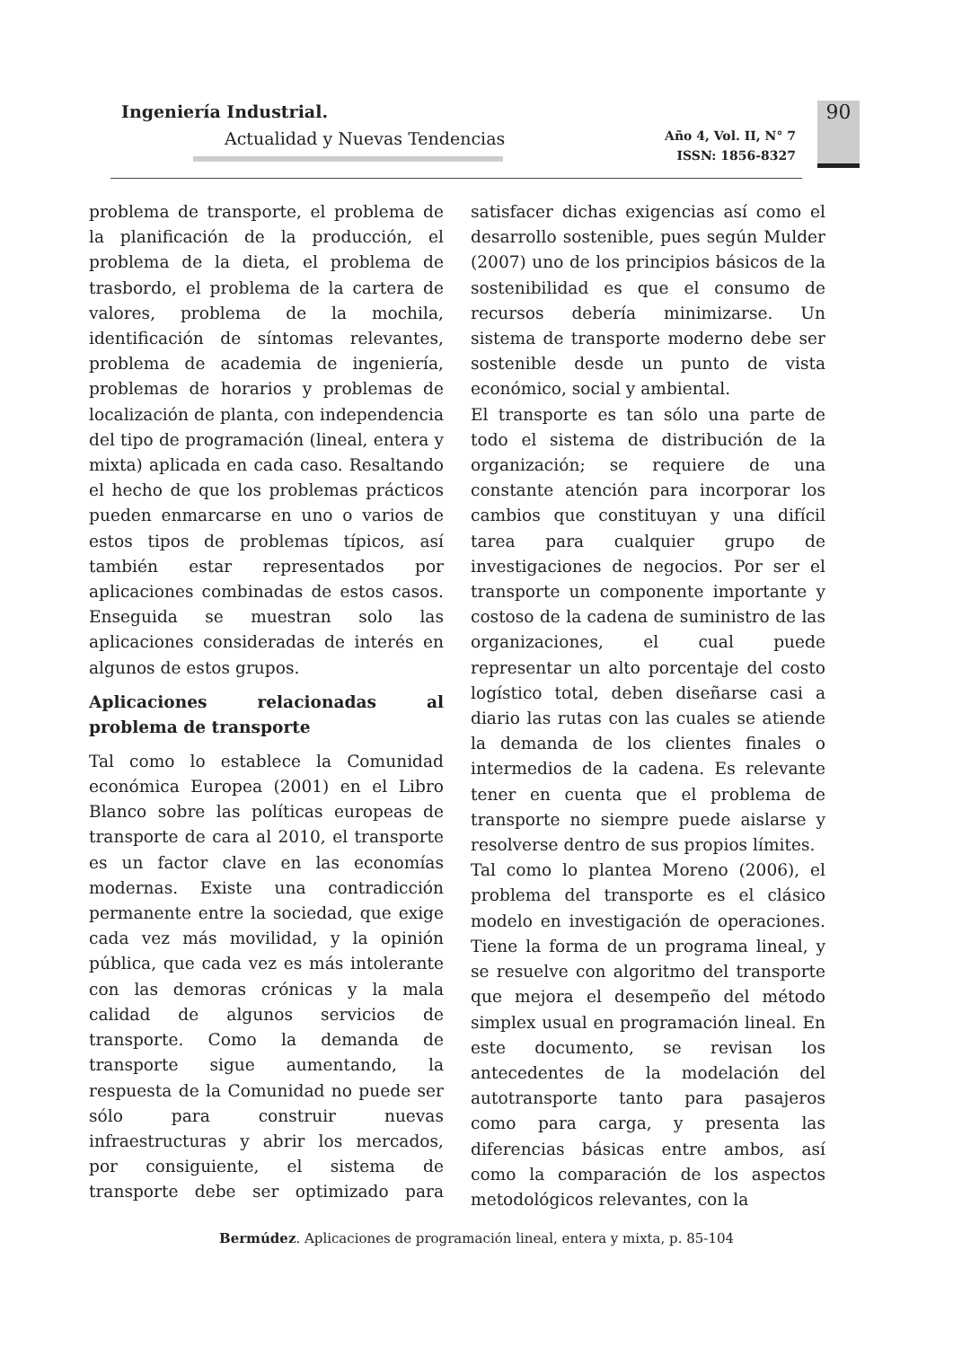Ingeniería Industrial.
Actualidad y Nuevas Tendencias
Año 4, Vol. II, N° 7
ISSN: 1856-8327
90
problema de transporte, el problema de la planificación de la producción, el problema de la dieta, el problema de trasbordo, el problema de la cartera de valores, problema de la mochila, identificación de síntomas relevantes, problema de academia de ingeniería, problemas de horarios y problemas de localización de planta, con independencia del tipo de programación (lineal, entera y mixta) aplicada en cada caso. Resaltando el hecho de que los problemas prácticos pueden enmarcarse en uno o varios de estos tipos de problemas típicos, así también estar representados por aplicaciones combinadas de estos casos. Enseguida se muestran solo las aplicaciones consideradas de interés en algunos de estos grupos.
Aplicaciones relacionadas al problema de transporte
Tal como lo establece la Comunidad económica Europea (2001) en el Libro Blanco sobre las políticas europeas de transporte de cara al 2010, el transporte es un factor clave en las economías modernas. Existe una contradicción permanente entre la sociedad, que exige cada vez más movilidad, y la opinión pública, que cada vez es más intolerante con las demoras crónicas y la mala calidad de algunos servicios de transporte. Como la demanda de transporte sigue aumentando, la respuesta de la Comunidad no puede ser sólo para construir nuevas infraestructuras y abrir los mercados, por consiguiente, el sistema de transporte debe ser optimizado para satisfacer dichas exigencias así como el desarrollo sostenible, pues según Mulder (2007) uno de los principios básicos de la sostenibilidad es que el consumo de recursos debería minimizarse. Un sistema de transporte moderno debe ser sostenible desde un punto de vista económico, social y ambiental.
El transporte es tan sólo una parte de todo el sistema de distribución de la organización; se requiere de una constante atención para incorporar los cambios que constituyan y una difícil tarea para cualquier grupo de investigaciones de negocios. Por ser el transporte un componente importante y costoso de la cadena de suministro de las organizaciones, el cual puede representar un alto porcentaje del costo logístico total, deben diseñarse casi a diario las rutas con las cuales se atiende la demanda de los clientes finales o intermedios de la cadena. Es relevante tener en cuenta que el problema de transporte no siempre puede aislarse y resolverse dentro de sus propios límites.
Tal como lo plantea Moreno (2006), el problema del transporte es el clásico modelo en investigación de operaciones. Tiene la forma de un programa lineal, y se resuelve con algoritmo del transporte que mejora el desempeño del método simplex usual en programación lineal. En este documento, se revisan los antecedentes de la modelación del autotransporte tanto para pasajeros como para carga, y presenta las diferencias básicas entre ambos, así como la comparación de los aspectos metodológicos relevantes, con la
Bermúdez. Aplicaciones de programación lineal, entera y mixta, p. 85-104